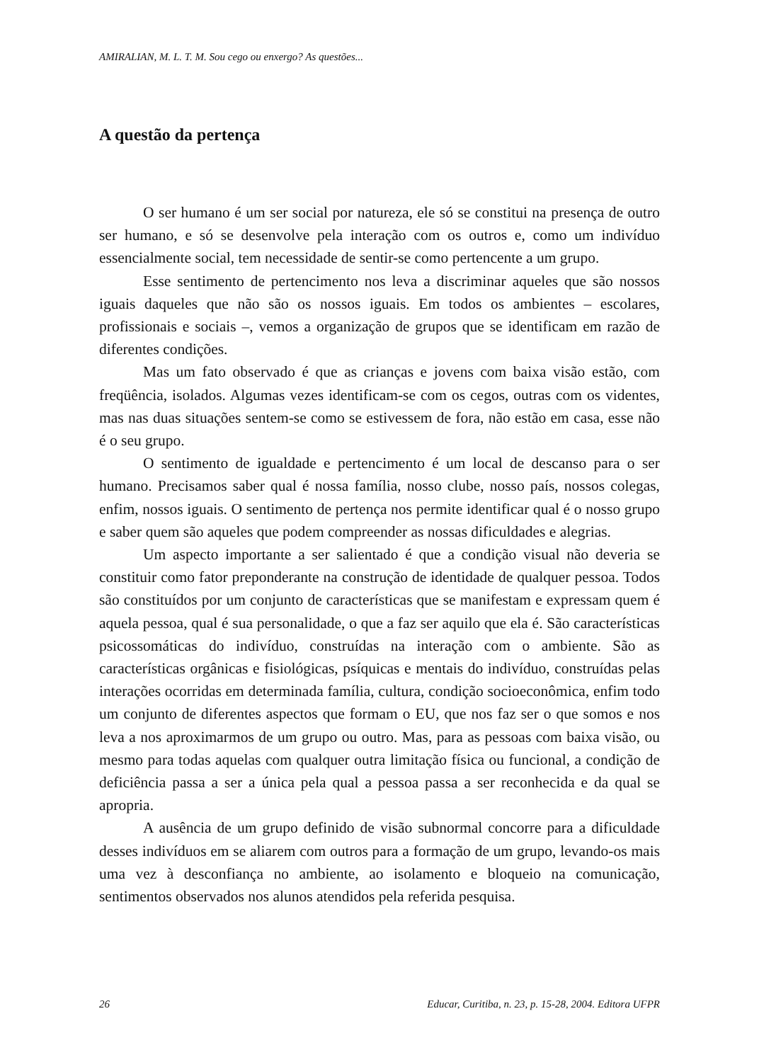AMIRALIAN, M. L. T. M. Sou cego ou enxergo? As questões...
A questão da pertença
O ser humano é um ser social por natureza, ele só se constitui na presença de outro ser humano, e só se desenvolve pela interação com os outros e, como um indivíduo essencialmente social, tem necessidade de sentir-se como pertencente a um grupo.
Esse sentimento de pertencimento nos leva a discriminar aqueles que são nossos iguais daqueles que não são os nossos iguais. Em todos os ambientes – escolares, profissionais e sociais –, vemos a organização de grupos que se identificam em razão de diferentes condições.
Mas um fato observado é que as crianças e jovens com baixa visão estão, com freqüência, isolados. Algumas vezes identificam-se com os cegos, outras com os videntes, mas nas duas situações sentem-se como se estivessem de fora, não estão em casa, esse não é o seu grupo.
O sentimento de igualdade e pertencimento é um local de descanso para o ser humano. Precisamos saber qual é nossa família, nosso clube, nosso país, nossos colegas, enfim, nossos iguais. O sentimento de pertença nos permite identificar qual é o nosso grupo e saber quem são aqueles que podem compreender as nossas dificuldades e alegrias.
Um aspecto importante a ser salientado é que a condição visual não deveria se constituir como fator preponderante na construção de identidade de qualquer pessoa. Todos são constituídos por um conjunto de características que se manifestam e expressam quem é aquela pessoa, qual é sua personalidade, o que a faz ser aquilo que ela é. São características psicossomáticas do indivíduo, construídas na interação com o ambiente. São as características orgânicas e fisiológicas, psíquicas e mentais do indivíduo, construídas pelas interações ocorridas em determinada família, cultura, condição socioeconômica, enfim todo um conjunto de diferentes aspectos que formam o EU, que nos faz ser o que somos e nos leva a nos aproximarmos de um grupo ou outro. Mas, para as pessoas com baixa visão, ou mesmo para todas aquelas com qualquer outra limitação física ou funcional, a condição de deficiência passa a ser a única pela qual a pessoa passa a ser reconhecida e da qual se apropria.
A ausência de um grupo definido de visão subnormal concorre para a dificuldade desses indivíduos em se aliarem com outros para a formação de um grupo, levando-os mais uma vez à desconfiança no ambiente, ao isolamento e bloqueio na comunicação, sentimentos observados nos alunos atendidos pela referida pesquisa.
26 Educar, Curitiba, n. 23, p. 15-28, 2004. Editora UFPR